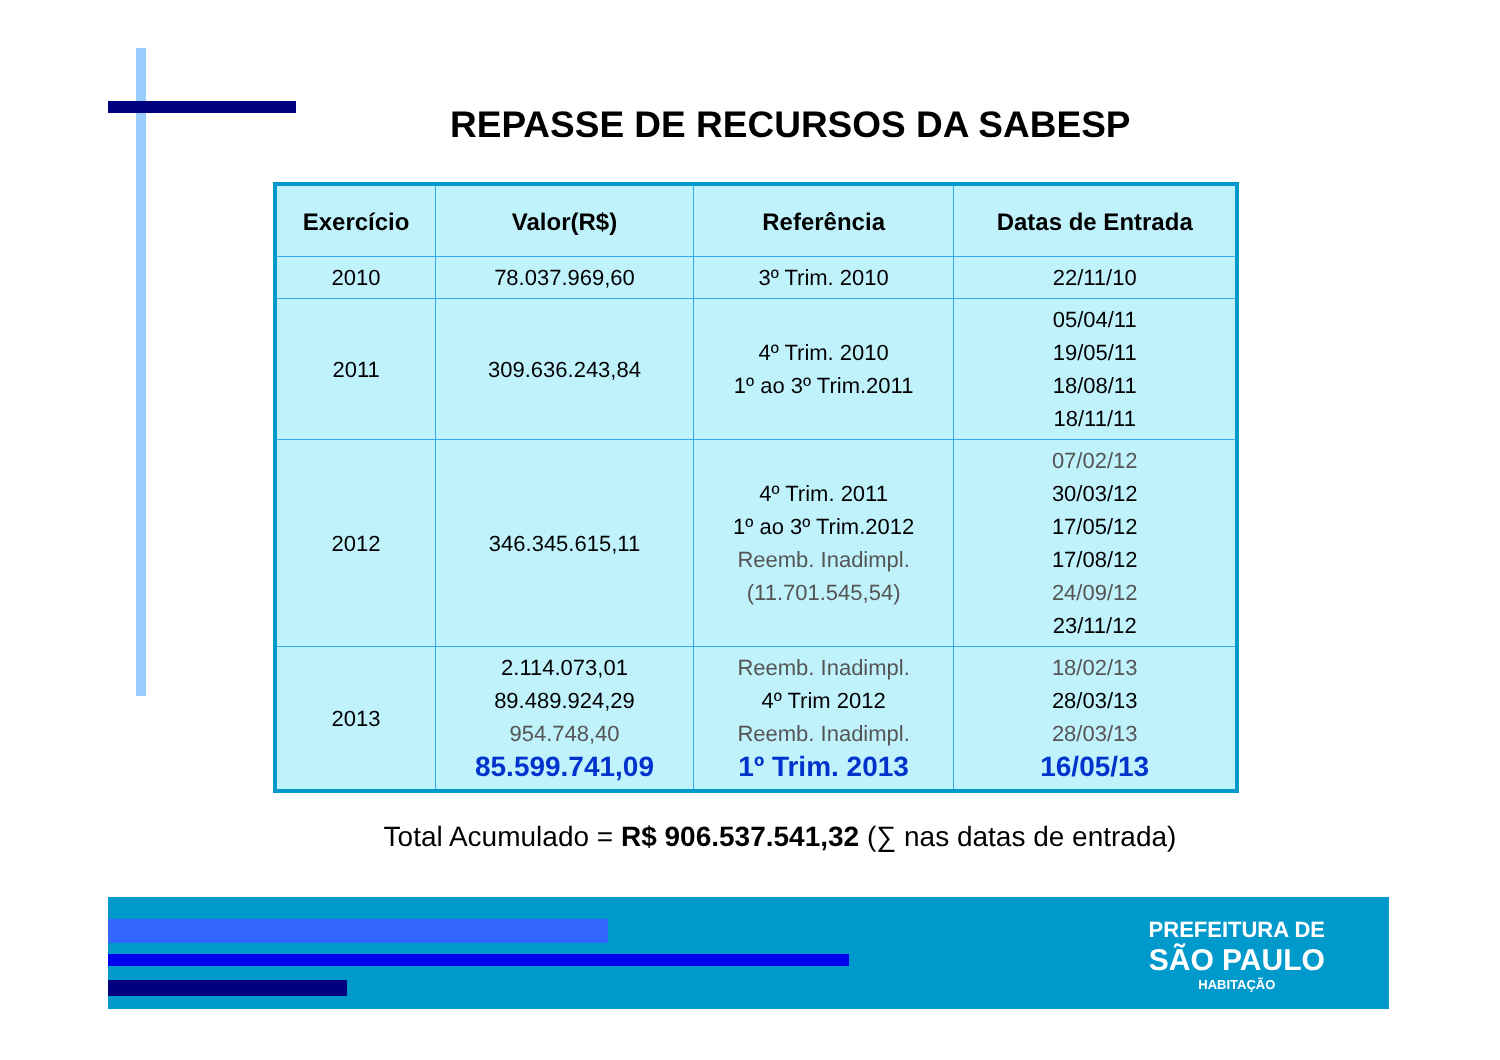REPASSE DE RECURSOS DA SABESP
| Exercício | Valor(R$) | Referência | Datas de Entrada |
| --- | --- | --- | --- |
| 2010 | 78.037.969,60 | 3º Trim. 2010 | 22/11/10 |
| 2011 | 309.636.243,84 | 4º Trim. 2010 1º ao 3º Trim.2011 | 05/04/11 19/05/11 18/08/11 18/11/11 |
| 2012 | 346.345.615,11 | 4º Trim. 2011 1º ao 3º Trim.2012 Reemb. Inadimpl. (11.701.545,54) | 07/02/12 30/03/12 17/05/12 17/08/12 24/09/12 23/11/12 |
| 2013 | 2.114.073,01 89.489.924,29 954.748,40 85.599.741,09 | Reemb. Inadimpl. 4º Trim 2012 Reemb. Inadimpl. 1º Trim. 2013 | 18/02/13 28/03/13 28/03/13 16/05/13 |
Total Acumulado = R$ 906.537.541,32 (∑ nas datas de entrada)
PREFEITURA DE
SÃO PAULO
HABITAÇÃO